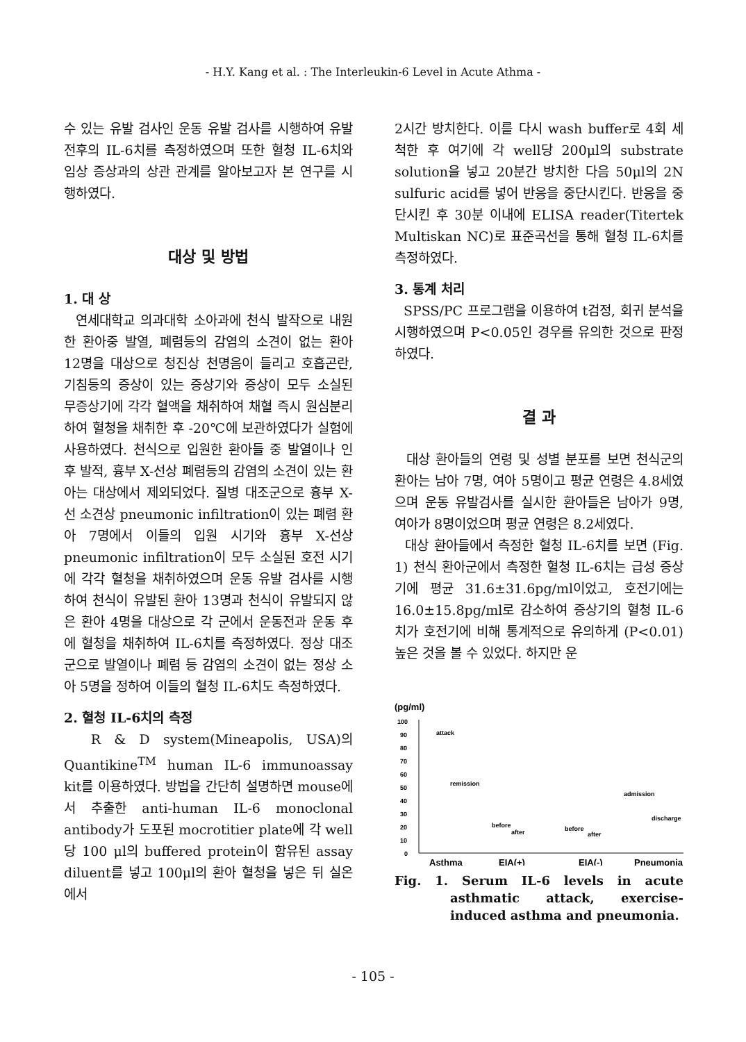- H.Y. Kang et al. : The Interleukin-6 Level in Acute Athma -
수 있는 유발 검사인 운동 유발 검사를 시행하여 유발 전후의 IL-6치를 측정하였으며 또한 혈청 IL-6치와 임상 증상과의 상관 관계를 알아보고자 본 연구를 시행하였다.
대상 및 방법
1. 대 상
연세대학교 의과대학 소아과에 천식 발작으로 내원한 환아중 발열, 폐렴등의 감염의 소견이 없는 환아 12명을 대상으로 청진상 천명음이 들리고 호흡곤란, 기침등의 증상이 있는 증상기와 증상이 모두 소실된 무증상기에 각각 혈액을 채취하여 채혈 즉시 원심분리하여 혈청을 채취한 후 -20℃에 보관하였다가 실험에 사용하였다. 천식으로 입원한 환아들 중 발열이나 인후 발적, 흉부 X-선상 폐렴등의 감염의 소견이 있는 환아는 대상에서 제외되었다. 질병 대조군으로 흉부 X-선 소견상 pneumonic infiltration이 있는 폐렴 환아 7명에서 이들의 입원 시기와 흉부 X-선상 pneumonic infiltration이 모두 소실된 호전 시기에 각각 혈청을 채취하였으며 운동 유발 검사를 시행하여 천식이 유발된 환아 13명과 천식이 유발되지 않은 환아 4명을 대상으로 각 군에서 운동전과 운동 후에 혈청을 채취하여 IL-6치를 측정하였다. 정상 대조군으로 발열이나 폐렴 등 감염의 소견이 없는 정상 소아 5명을 정하여 이들의 혈청 IL-6치도 측정하였다.
2. 혈청 IL-6치의 측정
R & D system(Mineapolis, USA)의 Quantikine<sup>TM</sup> human IL-6 immunoassay kit를 이용하였다. 방법을 간단히 설명하면 mouse에서 추출한 anti-human IL-6 monoclonal antibody가 도포된 mocrotitier plate에 각 well당 100 μl의 buffered protein이 함유된 assay diluent를 넣고 100μl의 환아 혈청을 넣은 뒤 실온에서
2시간 방치한다. 이를 다시 wash buffer로 4회 세척한 후 여기에 각 well당 200μl의 substrate solution을 넣고 20분간 방치한 다음 50μl의 2N sulfuric acid를 넣어 반응을 중단시킨다. 반응을 중단시킨 후 30분 이내에 ELISA reader(Titertek Multiskan NC)로 표준곡선을 통해 혈청 IL-6치를 측정하였다.
3. 통계 처리
SPSS/PC 프로그램을 이용하여 t검정, 회귀 분석을 시행하였으며 P<0.05인 경우를 유의한 것으로 판정하였다.
결 과
대상 환아들의 연령 및 성별 분포를 보면 천식군의 환아는 남아 7명, 여아 5명이고 평균 연령은 4.8세였으며 운동 유발검사를 실시한 환아들은 남아가 9명, 여아가 8명이었으며 평균 연령은 8.2세였다.
대상 환아들에서 측정한 혈청 IL-6치를 보면 (Fig. 1) 천식 환아군에서 측정한 혈청 IL-6치는 급성 증상기에 평균 31.6±31.6pg/ml이었고, 호전기에는 16.0±15.8pg/ml로 감소하여 증상기의 혈청 IL-6치가 호전기에 비해 통계적으로 유의하게 (P<0.01) 높은 것을 볼 수 있었다. 하지만 운
(pg/ml)
100
90
80
70
60
50
40
30
20
10
0
attack
remission
before
after
before
after
admission
discharge
Asthma
EIA(+)
EIA(-)
Pneumonia
Fig. 1. Serum IL-6 levels in acute asthmatic attack, exercise-induced asthma and pneumonia.
- 105 -